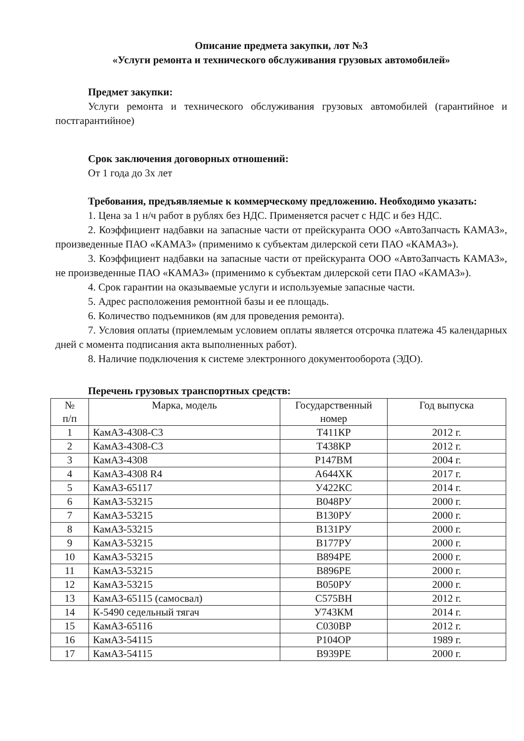Описание предмета закупки, лот №3
«Услуги ремонта и технического обслуживания грузовых автомобилей»
Предмет закупки:
Услуги ремонта и технического обслуживания грузовых автомобилей (гарантийное и постгарантийное)
Срок заключения договорных отношений:
От 1 года до 3х лет
Требования, предъявляемые к коммерческому предложению. Необходимо указать:
1. Цена за 1 н/ч работ в рублях без НДС. Применяется расчет с НДС и без НДС.
2. Коэффициент надбавки на запасные части от прейскуранта ООО «АвтоЗапчасть КАМАЗ», произведенные ПАО «КАМАЗ» (применимо к субъектам дилерской сети ПАО «КАМАЗ»).
3. Коэффициент надбавки на запасные части от прейскуранта ООО «АвтоЗапчасть КАМАЗ», не произведенные ПАО «КАМАЗ» (применимо к субъектам дилерской сети ПАО «КАМАЗ»).
4. Срок гарантии на оказываемые услуги и используемые запасные части.
5. Адрес расположения ремонтной базы и ее площадь.
6. Количество подъемников (ям для проведения ремонта).
7. Условия оплаты (приемлемым условием оплаты является отсрочка платежа 45 календарных дней с момента подписания акта выполненных работ).
8. Наличие подключения к системе электронного документооборота (ЭДО).
Перечень грузовых транспортных средств:
| № п/п | Марка, модель | Государственный номер | Год выпуска |
| --- | --- | --- | --- |
| 1 | КамАЗ-4308-С3 | Т411КР | 2012 г. |
| 2 | КамАЗ-4308-С3 | Т438КР | 2012 г. |
| 3 | КамАЗ-4308 | Р147ВМ | 2004 г. |
| 4 | КамАЗ-4308 R4 | А644ХК | 2017 г. |
| 5 | КамАЗ-65117 | У422КС | 2014 г. |
| 6 | КамАЗ-53215 | В048РУ | 2000 г. |
| 7 | КамАЗ-53215 | В130РУ | 2000 г. |
| 8 | КамАЗ-53215 | В131РУ | 2000 г. |
| 9 | КамАЗ-53215 | В177РУ | 2000 г. |
| 10 | КамАЗ-53215 | В894РЕ | 2000 г. |
| 11 | КамАЗ-53215 | В896РЕ | 2000 г. |
| 12 | КамАЗ-53215 | В050РУ | 2000 г. |
| 13 | КамАЗ-65115 (самосвал) | С575ВН | 2012 г. |
| 14 | К-5490 седельный тягач | У743КМ | 2014 г. |
| 15 | КамАЗ-65116 | С030ВР | 2012 г. |
| 16 | КамАЗ-54115 | Р104ОР | 1989 г. |
| 17 | КамАЗ-54115 | В939РЕ | 2000 г. |